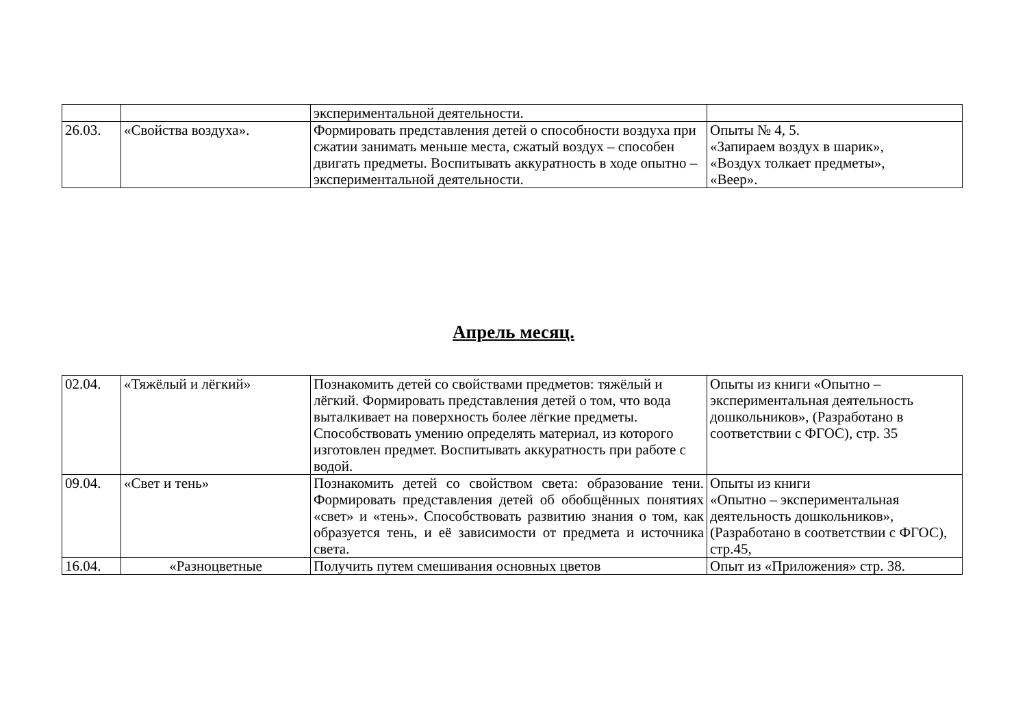| | | экспериментальной деятельности. | |
| 26.03. | «Свойства воздуха». | Формировать представления детей о способности воздуха при сжатии занимать меньше места, сжатый воздух – способен двигать предметы. Воспитывать аккуратность в ходе опытно – экспериментальной деятельности. | Опыты № 4, 5. «Запираем воздух в шарик», «Воздух толкает предметы», «Веер». |
Апрель месяц.
| 02.04. | «Тяжёлый и лёгкий» | Познакомить детей со свойствами предметов: тяжёлый и лёгкий. Формировать представления детей о том, что вода выталкивает на поверхность более лёгкие предметы. Способствовать умению определять материал, из которого изготовлен предмет. Воспитывать аккуратность при работе с водой. | Опыты из книги «Опытно – экспериментальная деятельность дошкольников», (Разработано в соответствии с ФГОС), стр. 35 |
| 09.04. | «Свет и тень» | Познакомить детей со свойством света: образование тени. Формировать представления детей об обобщённых понятиях «свет» и «тень». Способствовать развитию знания о том, как образуется тень, и её зависимости от предмета и источника света. | Опыты из книги «Опытно – экспериментальная деятельность дошкольников», (Разработано в соответствии с ФГОС), стр.45, |
| 16.04. | «Разноцветные | Получить путем смешивания основных цветов | Опыт из «Приложения» стр. 38. |